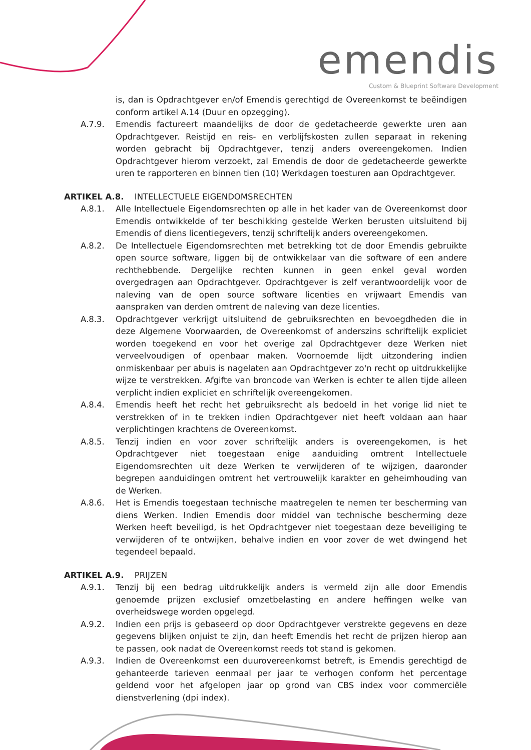emendis
Custom & Blueprint Software Development
is, dan is Opdrachtgever en/of Emendis gerechtigd de Overeenkomst te beëindigen conform artikel A.14 (Duur en opzegging).
A.7.9. Emendis factureert maandelijks de door de gedetacheerde gewerkte uren aan Opdrachtgever. Reistijd en reis- en verblijfskosten zullen separaat in rekening worden gebracht bij Opdrachtgever, tenzij anders overeengekomen. Indien Opdrachtgever hierom verzoekt, zal Emendis de door de gedetacheerde gewerkte uren te rapporteren en binnen tien (10) Werkdagen toesturen aan Opdrachtgever.
ARTIKEL A.8. INTELLECTUELE EIGENDOMSRECHTEN
A.8.1. Alle Intellectuele Eigendomsrechten op alle in het kader van de Overeenkomst door Emendis ontwikkelde of ter beschikking gestelde Werken berusten uitsluitend bij Emendis of diens licentiegevers, tenzij schriftelijk anders overeengekomen.
A.8.2. De Intellectuele Eigendomsrechten met betrekking tot de door Emendis gebruikte open source software, liggen bij de ontwikkelaar van die software of een andere rechthebbende. Dergelijke rechten kunnen in geen enkel geval worden overgedragen aan Opdrachtgever. Opdrachtgever is zelf verantwoordelijk voor de naleving van de open source software licenties en vrijwaart Emendis van aanspraken van derden omtrent de naleving van deze licenties.
A.8.3. Opdrachtgever verkrijgt uitsluitend de gebruiksrechten en bevoegdheden die in deze Algemene Voorwaarden, de Overeenkomst of anderszins schriftelijk expliciet worden toegekend en voor het overige zal Opdrachtgever deze Werken niet verveelvoudigen of openbaar maken. Voornoemde lijdt uitzondering indien onmiskenbaar per abuis is nagelaten aan Opdrachtgever zo'n recht op uitdrukkelijke wijze te verstrekken. Afgifte van broncode van Werken is echter te allen tijde alleen verplicht indien expliciet en schriftelijk overeengekomen.
A.8.4. Emendis heeft het recht het gebruiksrecht als bedoeld in het vorige lid niet te verstrekken of in te trekken indien Opdrachtgever niet heeft voldaan aan haar verplichtingen krachtens de Overeenkomst.
A.8.5. Tenzij indien en voor zover schriftelijk anders is overeengekomen, is het Opdrachtgever niet toegestaan enige aanduiding omtrent Intellectuele Eigendomsrechten uit deze Werken te verwijderen of te wijzigen, daaronder begrepen aanduidingen omtrent het vertrouwelijk karakter en geheimhouding van de Werken.
A.8.6. Het is Emendis toegestaan technische maatregelen te nemen ter bescherming van diens Werken. Indien Emendis door middel van technische bescherming deze Werken heeft beveiligd, is het Opdrachtgever niet toegestaan deze beveiliging te verwijderen of te ontwijken, behalve indien en voor zover de wet dwingend het tegendeel bepaald.
ARTIKEL A.9. PRIJZEN
A.9.1. Tenzij bij een bedrag uitdrukkelijk anders is vermeld zijn alle door Emendis genoemde prijzen exclusief omzetbelasting en andere heffingen welke van overheidswege worden opgelegd.
A.9.2. Indien een prijs is gebaseerd op door Opdrachtgever verstrekte gegevens en deze gegevens blijken onjuist te zijn, dan heeft Emendis het recht de prijzen hierop aan te passen, ook nadat de Overeenkomst reeds tot stand is gekomen.
A.9.3. Indien de Overeenkomst een duurovereenkomst betreft, is Emendis gerechtigd de gehanteerde tarieven eenmaal per jaar te verhogen conform het percentage geldend voor het afgelopen jaar op grond van CBS index voor commerciële dienstverlening (dpi index).